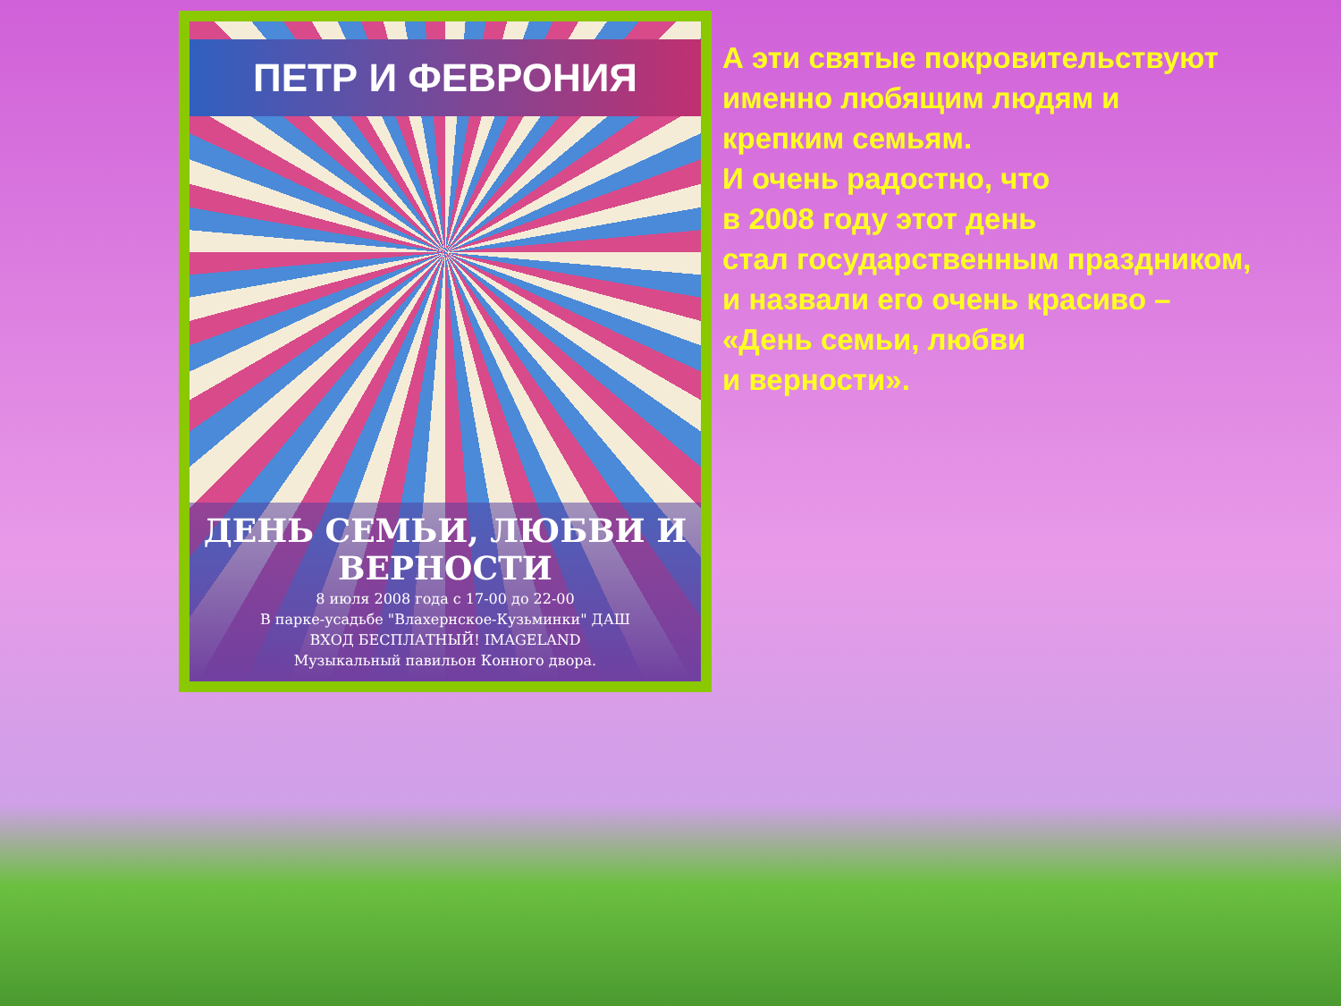ПЕТР И ФЕВРОНИЯ
ДЕНЬ СЕМЬИ, ЛЮБВИ И ВЕРНОСТИ
8 июля 2008 года с 17-00 до 22-00
В парке-усадьбе "Влахернское-Кузьминки" ДАШ
ВХОД БЕСПЛАТНЫЙ! IMAGELAND
Музыкальный павильон Конного двора.
А эти святые покровительствуют
именно любящим людям и
крепким семьям.
И очень радостно, что
в 2008 году этот день
стал государственным праздником,
и назвали его очень красиво –
«День семьи, любви
и верности».